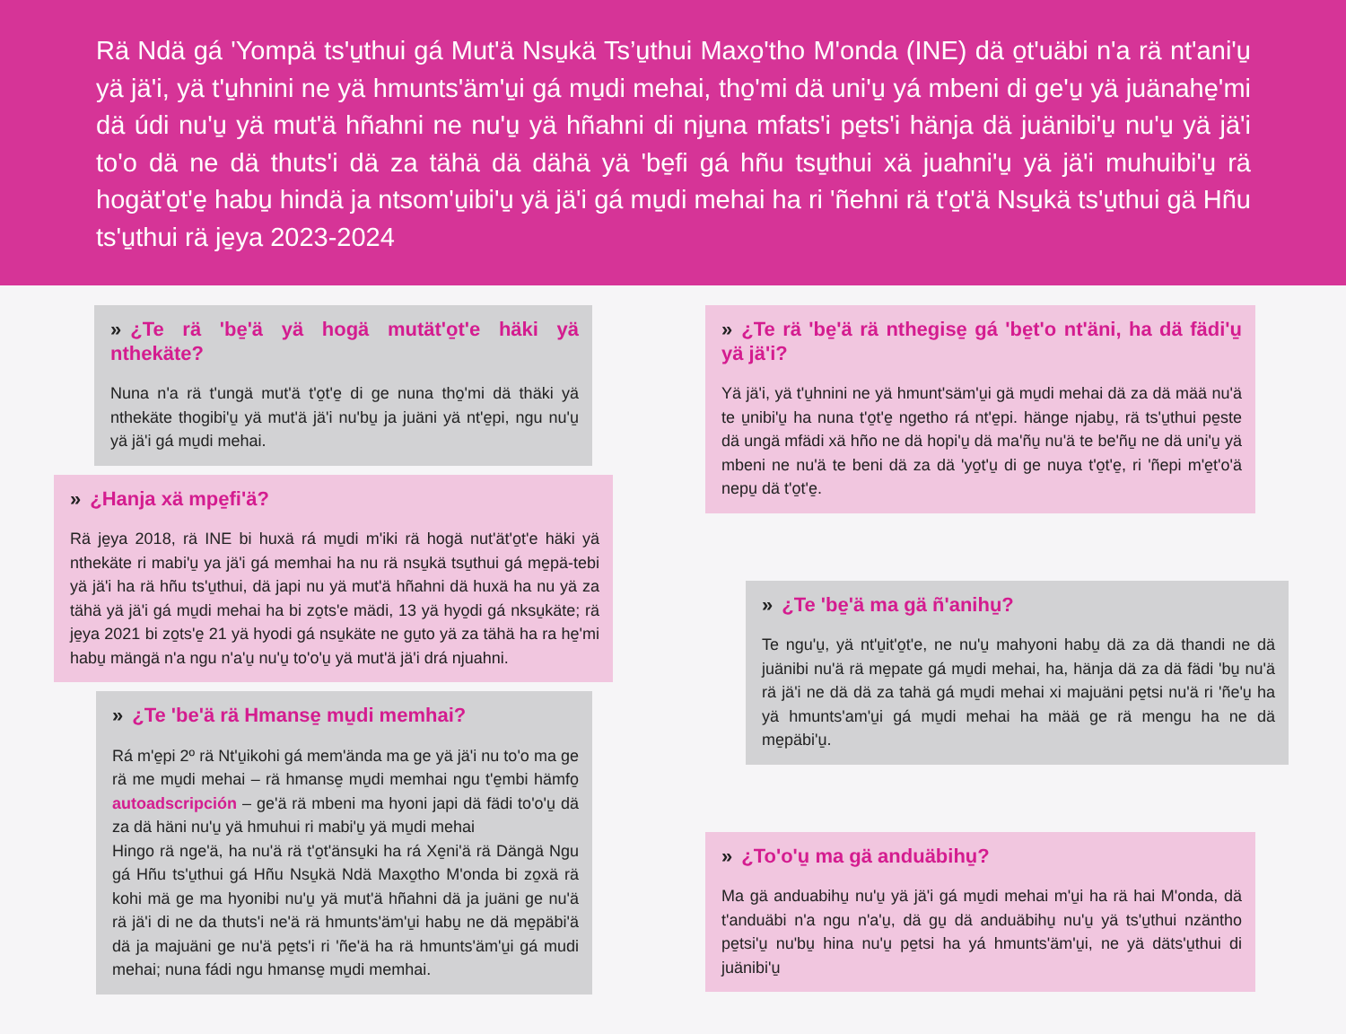Rä Ndä gá 'Yompä ts'u̱thui gá Mut'ä Nsu̱kä Ts’u̱thui Maxo̱'tho M'onda (INE) dä o̱t'uäbi n'a rä nt'ani'u̱ yä jä'i, yä t'u̱hnini ne yä hmunts'äm'u̱i gá mu̱di mehai, tho̱'mi dä uni'u̱ yá mbeni di ge'u̱ yä juänahe̱'mi dä údi nu'u̱ yä mut'ä hñahni ne nu'u̱ yä hñahni di nju̱na mfats'i pe̱ts'i hänja dä juänibi'u̱ nu'u̱ yä jä'i to'o dä ne dä thuts'i dä za tähä dä dähä yä 'be̱fi gá hñu tsu̱thui xä juahni'u̱ yä jä'i muhuibi'u̱ rä hogät'o̱t'e̱ habu̱ hindä ja ntsom'u̱ibi'u̱ yä jä'i gá mu̱di mehai ha ri 'ñehni rä t'o̱t'ä Nsu̱kä ts'u̱thui gä Hñu ts'u̱thui rä je̱ya 2023-2024
» ¿Te rä 'be̱'ä yä hogä mutät'o̱t'e häki yä nthekäte?
Nuna n'a rä t'ungä mut'ä t'o̱t'e̱ di ge nuna tho̱'mi dä thäki yä nthekäte thogibi'u̱ yä mut'ä jä'i nu'bu̱ ja juäni yä nt'e̱pi, ngu nu'u̱ yä jä'i gá mu̱di mehai.
» ¿Hanja xä mpe̱fi'ä?
Rä je̱ya 2018, rä INE bi huxä rá mu̱di m'iki rä hogä nut'ät'o̱t'e häki yä nthekäte ri mabi'u̱ ya jä'i gá memhai ha nu rä nsu̱kä tsu̱thui gá me̱pä-tebi yä jä'i ha rä hñu ts'u̱thui, dä japi nu yä mut'ä hñahni dä huxä ha nu yä za tähä yä jä'i gá mu̱di mehai ha bi zo̱ts'e mädi, 13 yä hyo̱di gá nksu̱käte; rä je̱ya 2021 bi zo̱ts'e̱ 21 yä hyodi gá nsu̱käte ne gu̱to yä za tähä ha ra he̱'mi habu̱ mängä n'a ngu n'a'u̱ nu'u̱ to'o'u̱ yä mut'ä jä'i drá njuahni.
» ¿Te 'be'ä rä Hmanse̱ mu̱di memhai?
Rá m'e̱pi 2º rä Nt'u̱ikohi gá mem'ända ma ge yä jä'i nu to'o ma ge rä me mu̱di mehai – rä hmanse̱ mu̱di memhai ngu t'e̱mbi hämfo̱ autoadscripción – ge'ä rä mbeni ma hyoni japi dä fädi to'o'u̱ dä za dä häni nu'u̱ yä hmuhui ri mabi'u̱ yä mu̱di mehai
Hingo rä nge'ä, ha nu'ä rä t'o̱t'änsu̱ki ha rá Xe̱ni'ä rä Dängä Ngu gá Hñu ts'u̱thui gá Hñu Nsu̱kä Ndä Maxo̱tho M'onda bi zo̱xä rä kohi mä ge ma hyonibi nu'u̱ yä mut'ä hñahni dä ja juäni ge nu'ä rä jä'i di ne da thuts'i ne'ä rä hmunts'äm'u̱i habu̱ ne dä me̱päbi'ä dä ja majuäni ge nu'ä pe̱ts'i ri 'ñe'ä ha rä hmunts'äm'u̱i gá mudi mehai; nuna fádi ngu hmanse̱ mu̱di memhai.
» ¿Te rä 'be̱'ä rä nthegise̱ gá 'be̱t'o nt'äni, ha dä fädi'u̱ yä jä'i?
Yä jä'i, yä t'u̱hnini ne yä hmunt'säm'u̱i gä mu̱di mehai dä za dä mää nu'ä te u̱nibi'u̱ ha nuna t'o̱t'e̱ ngetho rá nt'e̱pi. hänge njabu̱, rä ts'u̱thui pe̱ste dä ungä mfädi xä hño ne dä hopi'u̱ dä ma'ñu̱ nu'ä te be'ñu̱ ne dä uni'u̱ yä mbeni ne nu'ä te beni dä za dä 'yo̱t'u̱ di ge nuya t'o̱t'e̱, ri 'ñepi m'e̱t'o'ä nepu̱ dä t'o̱t'e̱.
» ¿Te 'be̱'ä ma gä ñ'anihu̱?
Te ngu'u̱, yä nt'u̱it'o̱t'e, ne nu'u̱ mahyoni habu̱ dä za dä thandi ne dä juänibi nu'ä rä me̱pate gá mu̱di mehai, ha, hänja dä za dä fädi 'bu̱ nu'ä rä jä'i ne dä dä za tahä gá mu̱di mehai xi majuäni pe̱tsi nu'ä ri 'ñe'u̱ ha yä hmunts'am'u̱i gá mu̱di mehai ha mää ge rä mengu ha ne dä me̱päbi'u̱.
» ¿To'o'u̱ ma gä anduäbihu̱?
Ma gä anduabihu̱ nu'u̱ yä jä'i gá mu̱di mehai m'u̱i ha rä hai M'onda, dä t'anduäbi n'a ngu n'a'u̱, dä gu̱ dä anduäbihu̱ nu'u̱ yä ts'u̱thui nzäntho pe̱tsi'u̱ nu'bu̱ hina nu'u̱ pe̱tsi ha yá hmunts'äm'u̱i, ne yä däts'u̱thui di juänibi'u̱